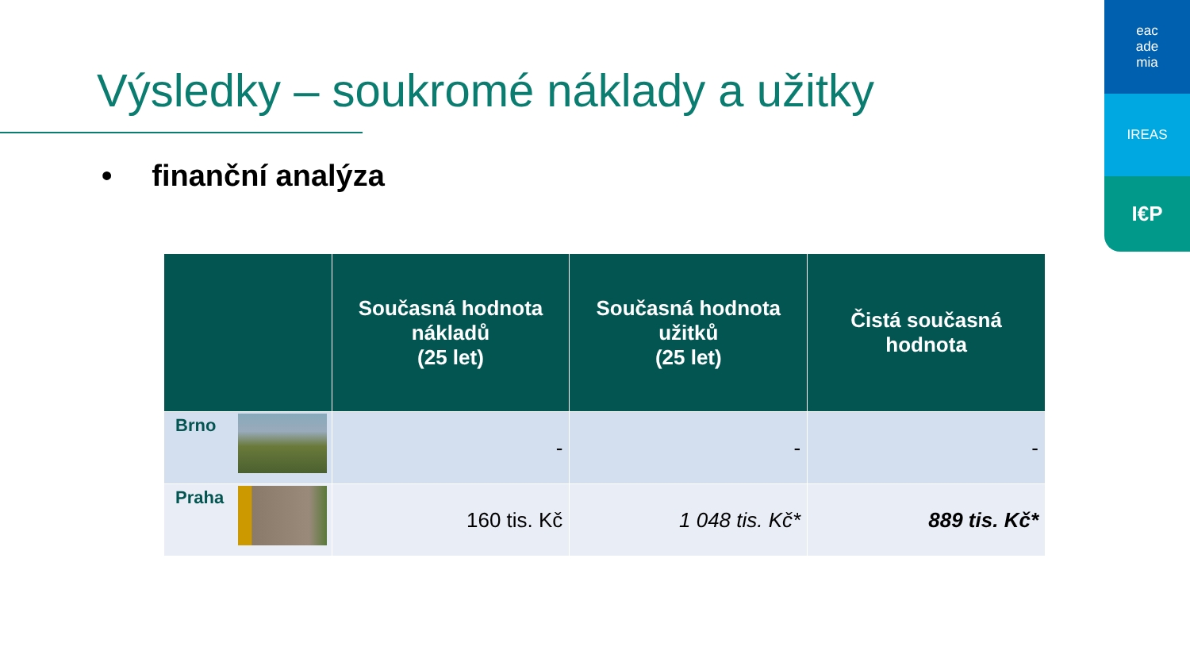eac
ade
mia
IREAS
I€P
Výsledky – soukromé náklady a užitky
• finanční analýza
| | Současná hodnota nákladů (25 let) | Současná hodnota užitků (25 let) | Čistá současná hodnota |
| --- | --- | --- | --- |
| Brno | - | - | - |
| Praha | 160 tis. Kč | 1 048 tis. Kč* | 889 tis. Kč* |